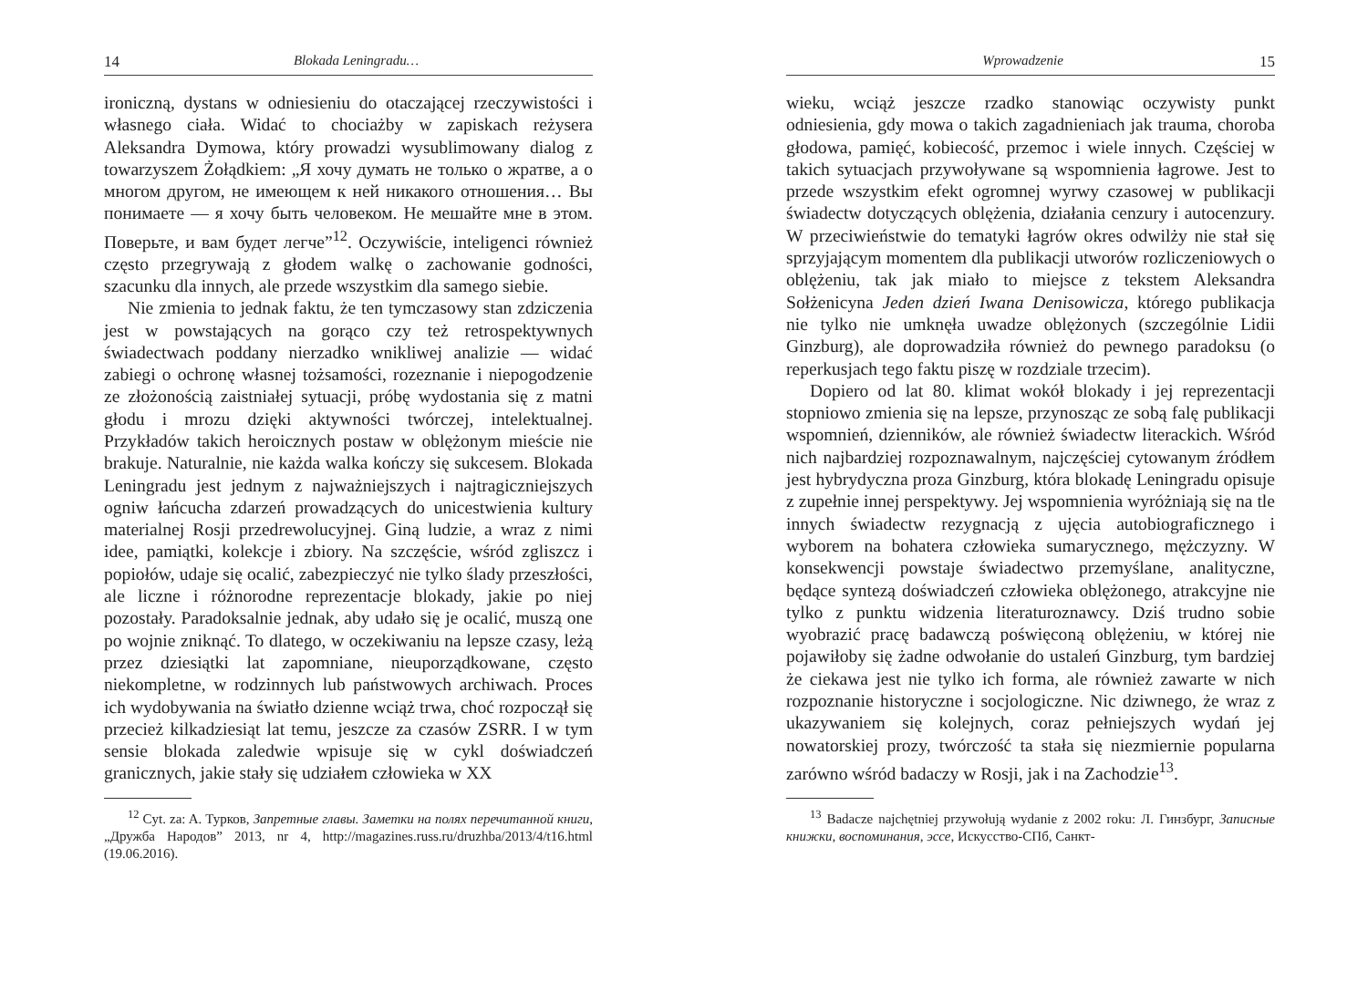14 Blokada Leningradu…
ironiczną, dystans w odniesieniu do otaczającej rzeczywistości i własnego ciała. Widać to chociażby w zapiskach reżysera Aleksandra Dymowa, który prowadzi wysublimowany dialog z towarzyszem Żołądkiem: „Я хочу думать не только о жратве, а о многом другом, не имеющем к ней никакого отношения… Вы понимаете — я хочу быть человеком. Не мешайте мне в этом. Поверьте, и вам будет легче”<sup>12</sup>. Oczywiście, inteligenci również często przegrywają z głodem walkę o zachowanie godności, szacunku dla innych, ale przede wszystkim dla samego siebie.
Nie zmienia to jednak faktu, że ten tymczasowy stan zdziczenia jest w powstających na gorąco czy też retrospektywnych świadectwach poddany nierzadko wnikliwej analizie — widać zabiegi o ochronę własnej tożsamości, rozeznanie i niepogodzenie ze złożonością zaistniałej sytuacji, próbę wydostania się z matni głodu i mrozu dzięki aktywności twórczej, intelektualnej. Przykładów takich heroicznych postaw w oblężonym mieście nie brakuje. Naturalnie, nie każda walka kończy się sukcesem. Blokada Leningradu jest jednym z najważniejszych i najtragiczniejszych ogniw łańcucha zdarzeń prowadzących do unicestwienia kultury materialnej Rosji przedrewolucyjnej. Giną ludzie, a wraz z nimi idee, pamiątki, kolekcje i zbiory. Na szczęście, wśród zgliszcz i popiołów, udaje się ocalić, zabezpieczyć nie tylko ślady przeszłości, ale liczne i różnorodne reprezentacje blokady, jakie po niej pozostały. Paradoksalnie jednak, aby udało się je ocalić, muszą one po wojnie zniknąć. To dlatego, w oczekiwaniu na lepsze czasy, leżą przez dziesiątki lat zapomniane, nieuporządkowane, często niekompletne, w rodzinnych lub państwowych archiwach. Proces ich wydobywania na światło dzienne wciąż trwa, choć rozpoczął się przecież kilkadziesiąt lat temu, jeszcze za czasów ZSRR. I w tym sensie blokada zaledwie wpisuje się w cykl doświadczeń granicznych, jakie stały się udziałem człowieka w XX
<sup>12</sup> Cyt. za: A. Турков, Запретные главы. Заметки на полях перечитанной книги, „Дружба Народов” 2013, nr 4, http://magazines.russ.ru/druzhba/2013/4/t16.html (19.06.2016).
Wprowadzenie 15
wieku, wciąż jeszcze rzadko stanowiąc oczywisty punkt odniesienia, gdy mowa o takich zagadnieniach jak trauma, choroba głodowa, pamięć, kobiecość, przemoc i wiele innych. Częściej w takich sytuacjach przywoływane są wspomnienia łagrowe. Jest to przede wszystkim efekt ogromnej wyrwy czasowej w publikacji świadectw dotyczących oblężenia, działania cenzury i autocenzury. W przeciwieństwie do tematyki łagrów okres odwilży nie stał się sprzyjającym momentem dla publikacji utworów rozliczeniowych o oblężeniu, tak jak miało to miejsce z tekstem Aleksandra Sołżenicyna Jeden dzień Iwana Denisowicza, którego publikacja nie tylko nie umknęła uwadze oblężonych (szczególnie Lidii Ginzburg), ale doprowadziła również do pewnego paradoksu (o reperkusjach tego faktu piszę w rozdziale trzecim).
Dopiero od lat 80. klimat wokół blokady i jej reprezentacji stopniowo zmienia się na lepsze, przynosząc ze sobą falę publikacji wspomnień, dzienników, ale również świadectw literackich. Wśród nich najbardziej rozpoznawalnym, najczęściej cytowanym źródłem jest hybrydyczna proza Ginzburg, która blokadę Leningradu opisuje z zupełnie innej perspektywy. Jej wspomnienia wyróżniają się na tle innych świadectw rezygnacją z ujęcia autobiograficznego i wyborem na bohatera człowieka sumarycznego, mężczyzny. W konsekwencji powstaje świadectwo przemyślane, analityczne, będące syntezą doświadczeń człowieka oblężonego, atrakcyjne nie tylko z punktu widzenia literaturoznawcy. Dziś trudno sobie wyobrazić pracę badawczą poświęconą oblężeniu, w której nie pojawiłoby się żadne odwołanie do ustaleń Ginzburg, tym bardziej że ciekawa jest nie tylko ich forma, ale również zawarte w nich rozpoznanie historyczne i socjologiczne. Nic dziwnego, że wraz z ukazywaniem się kolejnych, coraz pełniejszych wydań jej nowatorskiej prozy, twórczość ta stała się niezmiernie popularna zarówno wśród badaczy w Rosji, jak i na Zachodzie<sup>13</sup>.
<sup>13</sup> Badacze najchętniej przywołują wydanie z 2002 roku: Л. Гинзбург, Записные книжки, воспоминания, эссе, Искусство-СПб, Санкт-